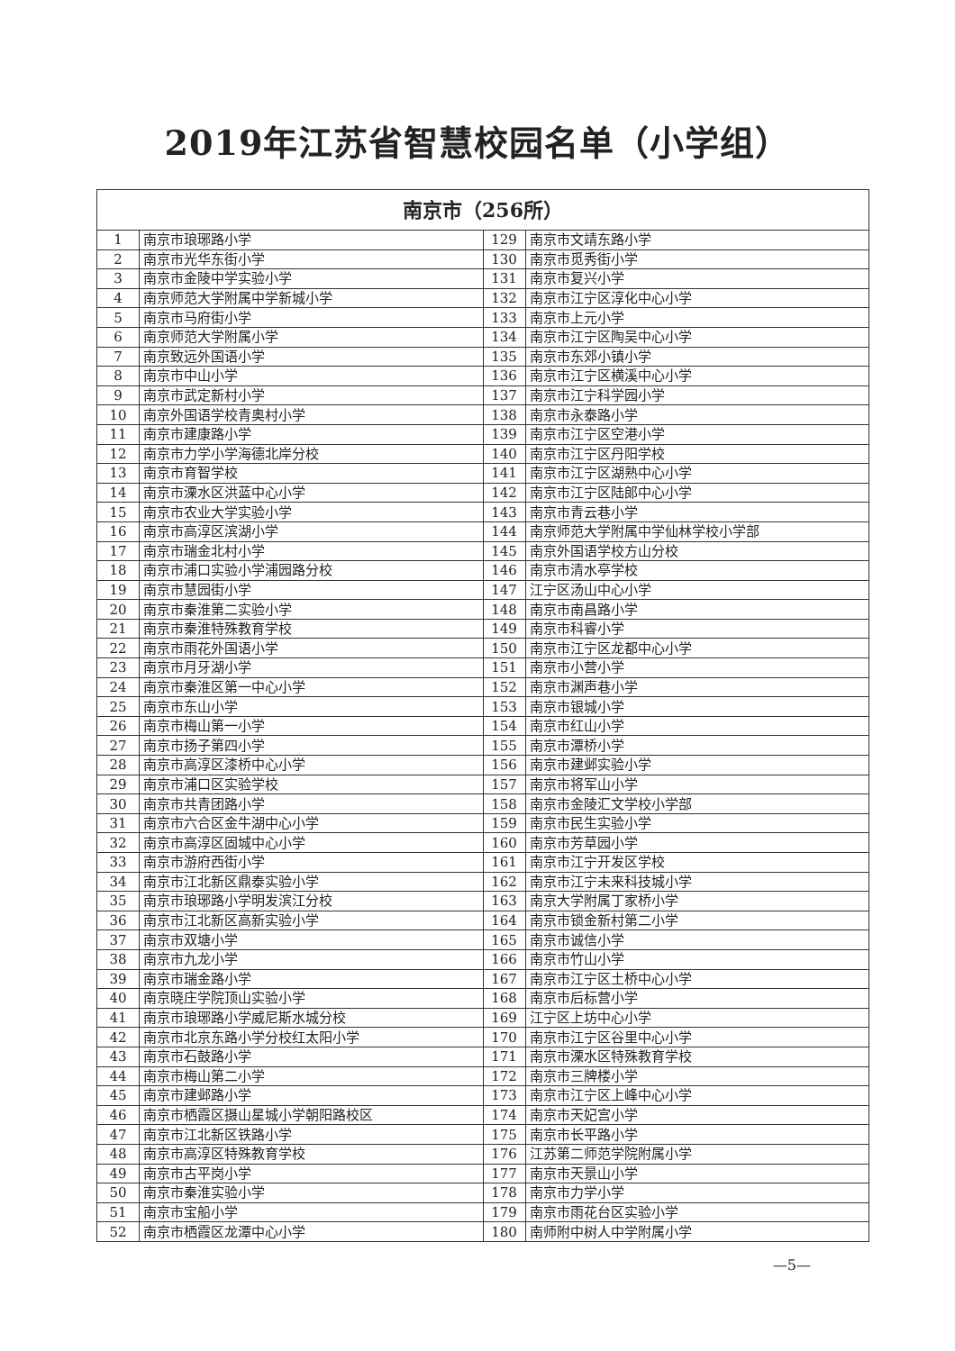2019年江苏省智慧校园名单（小学组）
| 南京市（256所） | | | |
| --- | --- | --- | --- |
| 1 | 南京市琅琊路小学 | 129 | 南京市文靖东路小学 |
| 2 | 南京市光华东街小学 | 130 | 南京市觅秀街小学 |
| 3 | 南京市金陵中学实验小学 | 131 | 南京市复兴小学 |
| 4 | 南京师范大学附属中学新城小学 | 132 | 南京市江宁区淳化中心小学 |
| 5 | 南京市马府街小学 | 133 | 南京市上元小学 |
| 6 | 南京师范大学附属小学 | 134 | 南京市江宁区陶吴中心小学 |
| 7 | 南京致远外国语小学 | 135 | 南京市东郊小镇小学 |
| 8 | 南京市中山小学 | 136 | 南京市江宁区横溪中心小学 |
| 9 | 南京市武定新村小学 | 137 | 南京市江宁科学园小学 |
| 10 | 南京外国语学校青奥村小学 | 138 | 南京市永泰路小学 |
| 11 | 南京市建康路小学 | 139 | 南京市江宁区空港小学 |
| 12 | 南京市力学小学海德北岸分校 | 140 | 南京市江宁区丹阳学校 |
| 13 | 南京市育智学校 | 141 | 南京市江宁区湖熟中心小学 |
| 14 | 南京市溧水区洪蓝中心小学 | 142 | 南京市江宁区陆郎中心小学 |
| 15 | 南京市农业大学实验小学 | 143 | 南京市青云巷小学 |
| 16 | 南京市高淳区滨湖小学 | 144 | 南京师范大学附属中学仙林学校小学部 |
| 17 | 南京市瑞金北村小学 | 145 | 南京外国语学校方山分校 |
| 18 | 南京市浦口实验小学浦园路分校 | 146 | 南京市清水亭学校 |
| 19 | 南京市慧园街小学 | 147 | 江宁区汤山中心小学 |
| 20 | 南京市秦淮第二实验小学 | 148 | 南京市南昌路小学 |
| 21 | 南京市秦淮特殊教育学校 | 149 | 南京市科睿小学 |
| 22 | 南京市雨花外国语小学 | 150 | 南京市江宁区龙都中心小学 |
| 23 | 南京市月牙湖小学 | 151 | 南京市小营小学 |
| 24 | 南京市秦淮区第一中心小学 | 152 | 南京市渊声巷小学 |
| 25 | 南京市东山小学 | 153 | 南京市银城小学 |
| 26 | 南京市梅山第一小学 | 154 | 南京市红山小学 |
| 27 | 南京市扬子第四小学 | 155 | 南京市潭桥小学 |
| 28 | 南京市高淳区漆桥中心小学 | 156 | 南京市建邺实验小学 |
| 29 | 南京市浦口区实验学校 | 157 | 南京市将军山小学 |
| 30 | 南京市共青团路小学 | 158 | 南京市金陵汇文学校小学部 |
| 31 | 南京市六合区金牛湖中心小学 | 159 | 南京市民生实验小学 |
| 32 | 南京市高淳区固城中心小学 | 160 | 南京市芳草园小学 |
| 33 | 南京市游府西街小学 | 161 | 南京市江宁开发区学校 |
| 34 | 南京市江北新区鼎泰实验小学 | 162 | 南京市江宁未来科技城小学 |
| 35 | 南京市琅琊路小学明发滨江分校 | 163 | 南京大学附属丁家桥小学 |
| 36 | 南京市江北新区高新实验小学 | 164 | 南京市锁金新村第二小学 |
| 37 | 南京市双塘小学 | 165 | 南京市诚信小学 |
| 38 | 南京市九龙小学 | 166 | 南京市竹山小学 |
| 39 | 南京市瑞金路小学 | 167 | 南京市江宁区土桥中心小学 |
| 40 | 南京晓庄学院顶山实验小学 | 168 | 南京市后标营小学 |
| 41 | 南京市琅琊路小学威尼斯水城分校 | 169 | 江宁区上坊中心小学 |
| 42 | 南京市北京东路小学分校红太阳小学 | 170 | 南京市江宁区谷里中心小学 |
| 43 | 南京市石鼓路小学 | 171 | 南京市溧水区特殊教育学校 |
| 44 | 南京市梅山第二小学 | 172 | 南京市三牌楼小学 |
| 45 | 南京市建邺路小学 | 173 | 南京市江宁区上峰中心小学 |
| 46 | 南京市栖霞区摄山星城小学朝阳路校区 | 174 | 南京市天妃宫小学 |
| 47 | 南京市江北新区铁路小学 | 175 | 南京市长平路小学 |
| 48 | 南京市高淳区特殊教育学校 | 176 | 江苏第二师范学院附属小学 |
| 49 | 南京市古平岗小学 | 177 | 南京市天景山小学 |
| 50 | 南京市秦淮实验小学 | 178 | 南京市力学小学 |
| 51 | 南京市宝船小学 | 179 | 南京市雨花台区实验小学 |
| 52 | 南京市栖霞区龙潭中心小学 | 180 | 南师附中树人中学附属小学 |
—5—